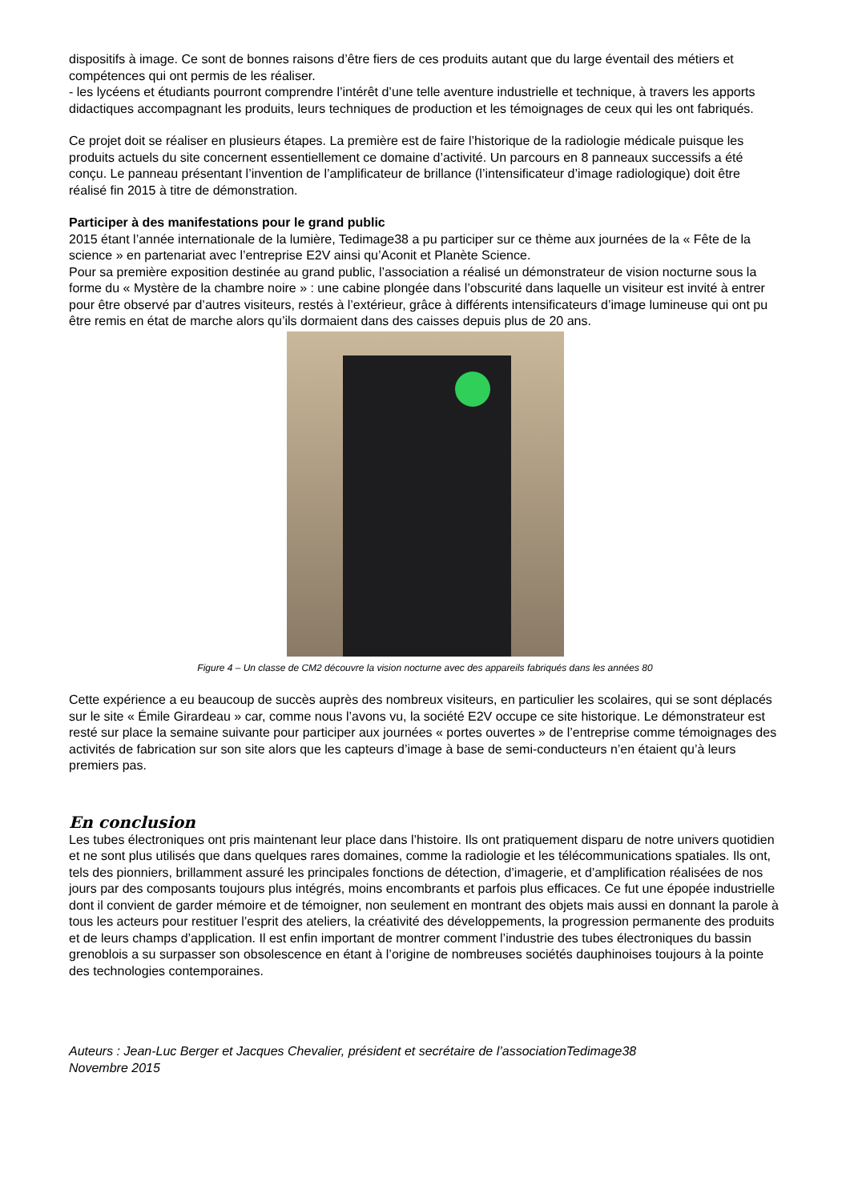dispositifs à image. Ce sont de bonnes raisons d’être fiers de ces produits autant que du large éventail des métiers et compétences qui ont permis de les réaliser.
- les lycéens et étudiants pourront comprendre l’intérêt d’une telle aventure industrielle et technique, à travers les apports didactiques accompagnant les produits, leurs techniques de production et les témoignages de ceux qui les ont fabriqués.
Ce projet doit se réaliser en plusieurs étapes. La première est de faire l’historique de la radiologie médicale puisque les produits actuels du site concernent essentiellement ce domaine d’activité. Un parcours en 8 panneaux successifs a été conçu. Le panneau présentant l’invention de l’amplificateur de brillance (l’intensificateur d’image radiologique) doit être réalisé fin 2015 à titre de démonstration.
Participer à des manifestations pour le grand public
2015 étant l’année internationale de la lumière, Tedimage38 a pu participer sur ce thème aux journées de la « Fête de la science » en partenariat avec l’entreprise E2V ainsi qu’Aconit et Planète Science.
Pour sa première exposition destinée au grand public, l’association a réalisé un démonstrateur de vision nocturne sous la forme du « Mystère de la chambre noire » : une cabine plongée dans l’obscurité dans laquelle un visiteur est invité à entrer pour être observé par d’autres visiteurs, restés à l’extérieur, grâce à différents intensificateurs d’image lumineuse qui ont pu être remis en état de marche alors qu’ils dormaient dans des caisses depuis plus de 20 ans.
Figure 4 – Un classe de CM2 découvre la vision nocturne avec des appareils fabriqués dans les années 80
Cette expérience a eu beaucoup de succès auprès des nombreux visiteurs, en particulier les scolaires, qui se sont déplacés sur le site « Émile Girardeau » car, comme nous l’avons vu, la société E2V occupe ce site historique. Le démonstrateur est resté sur place la semaine suivante pour participer aux journées « portes ouvertes » de l’entreprise comme témoignages des activités de fabrication sur son site alors que les capteurs d’image à base de semi-conducteurs n’en étaient qu’à leurs premiers pas.
En conclusion
Les tubes électroniques ont pris maintenant leur place dans l’histoire. Ils ont pratiquement disparu de notre univers quotidien et ne sont plus utilisés que dans quelques rares domaines, comme la radiologie et les télécommunications spatiales. Ils ont, tels des pionniers, brillamment assuré les principales fonctions de détection, d’imagerie, et d’amplification réalisées de nos jours par des composants toujours plus intégrés, moins encombrants et parfois plus efficaces. Ce fut une épopée industrielle dont il convient de garder mémoire et de témoigner, non seulement en montrant des objets mais aussi en donnant la parole à tous les acteurs pour restituer l’esprit des ateliers, la créativité des développements, la progression permanente des produits et de leurs champs d’application. Il est enfin important de montrer comment l’industrie des tubes électroniques du bassin grenoblois a su surpasser son obsolescence en étant à l’origine de nombreuses sociétés dauphinoises toujours à la pointe des technologies contemporaines.
Auteurs : Jean-Luc Berger et Jacques Chevalier, président et secrétaire de l’associationTedimage38
Novembre 2015